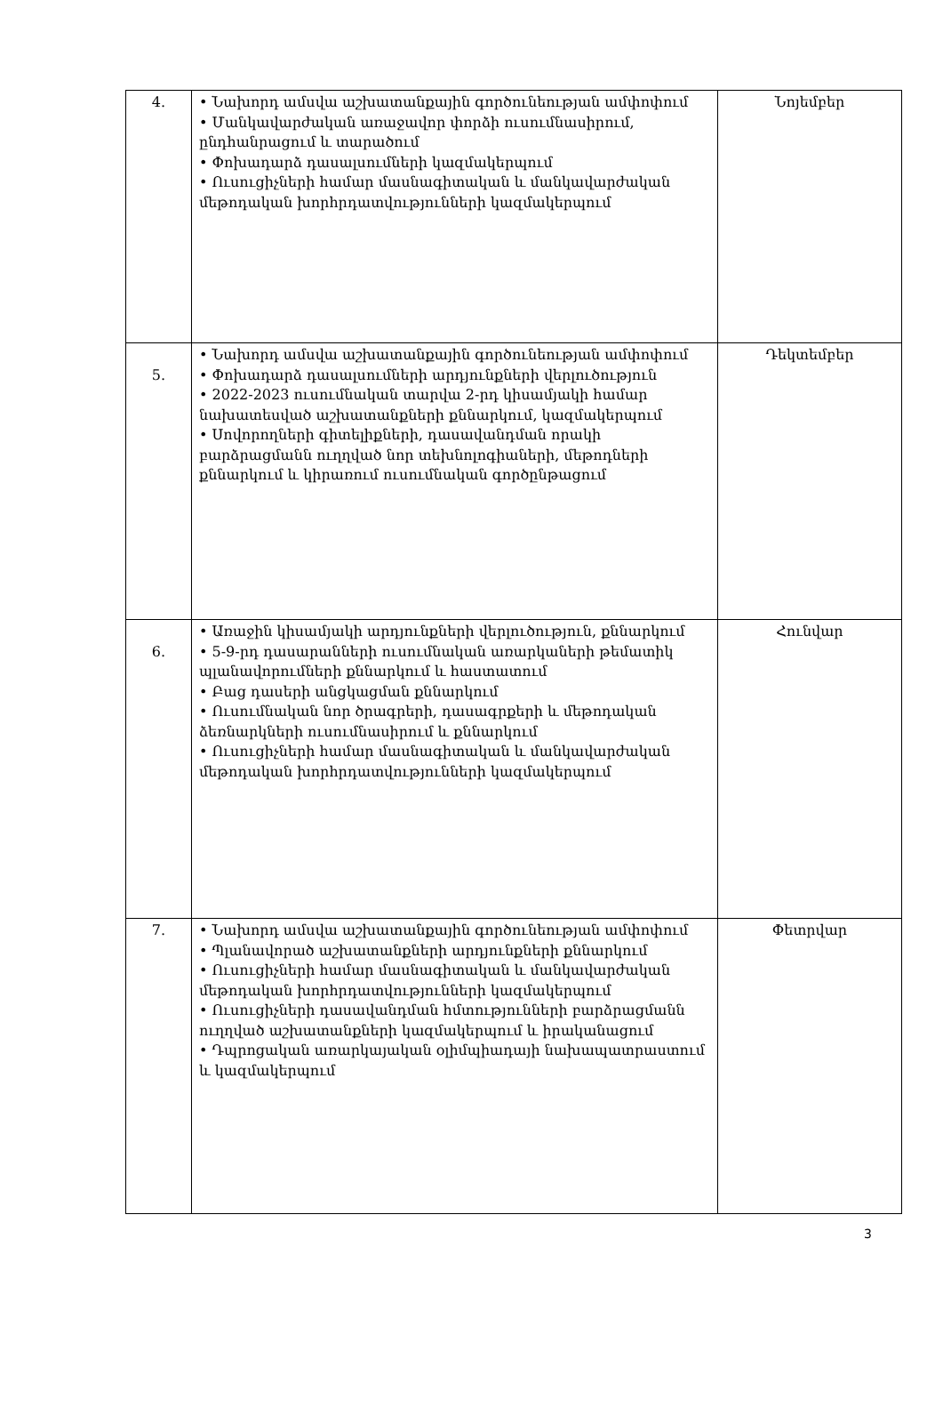| 4. | • Նախորդ ամսվա աշխատանքային գործունեության ամփոփում • Մանկավարժական առաջավոր փորձի ուսումնասիրում, ընդհանրացում և տարածում • Փոխադարձ դասալսումների կազմակերպում • Ուսուցիչների համար մասնագիտական և մանկավարժական մեթոդական խորհրդատվությունների կազմակերպում | Նոյեմբեր |
| 5. | • Նախորդ ամսվա աշխատանքային գործունեության ամփոփում • Փոխադարձ դասալսումների արդյունքների վերլուծություն • 2022-2023 ուսումնական տարվա 2-րդ կիսամյակի համար նախատեսված աշխատանքների քննարկում, կազմակերպում • Սովորողների գիտելիքների, դասավանդման որակի բարձրացմանն ուղղված նոր տեխնոլոգիաների, մեթոդների քննարկում և կիրառում ուսումնական գործընթացում | Դեկտեմբեր |
| 6. | • Առաջին կիսամյակի արդյունքների վերլուծություն, քննարկում • 5-9-րդ դասարանների ուսումնական առարկաների թեմատիկ պլանավորումների քննարկում և հաստատում • Բաց դասերի անցկացման քննարկում • Ուսումնական նոր ծրագրերի, դասագրքերի և մեթոդական ձեռնարկների ուսումնասիրում և քննարկում • Ուսուցիչների համար մասնագիտական և մանկավարժական մեթոդական խորհրդատվությունների կազմակերպում | Հունվար |
| 7. | • Նախորդ ամսվա աշխատանքային գործունեության ամփոփում • Պլանավորած աշխատանքների արդյունքների քննարկում • Ուսուցիչների համար մասնագիտական և մանկավարժական մեթոդական խորհրդատվությունների կազմակերպում • Ուսուցիչների դասավանդման հմտությունների բարձրացմանն ուղղված աշխատանքների կազմակերպում և իրականացում • Դպրոցական առարկայական օլիմպիադայի նախապատրաստում և կազմակերպում | Փետրվար |
3